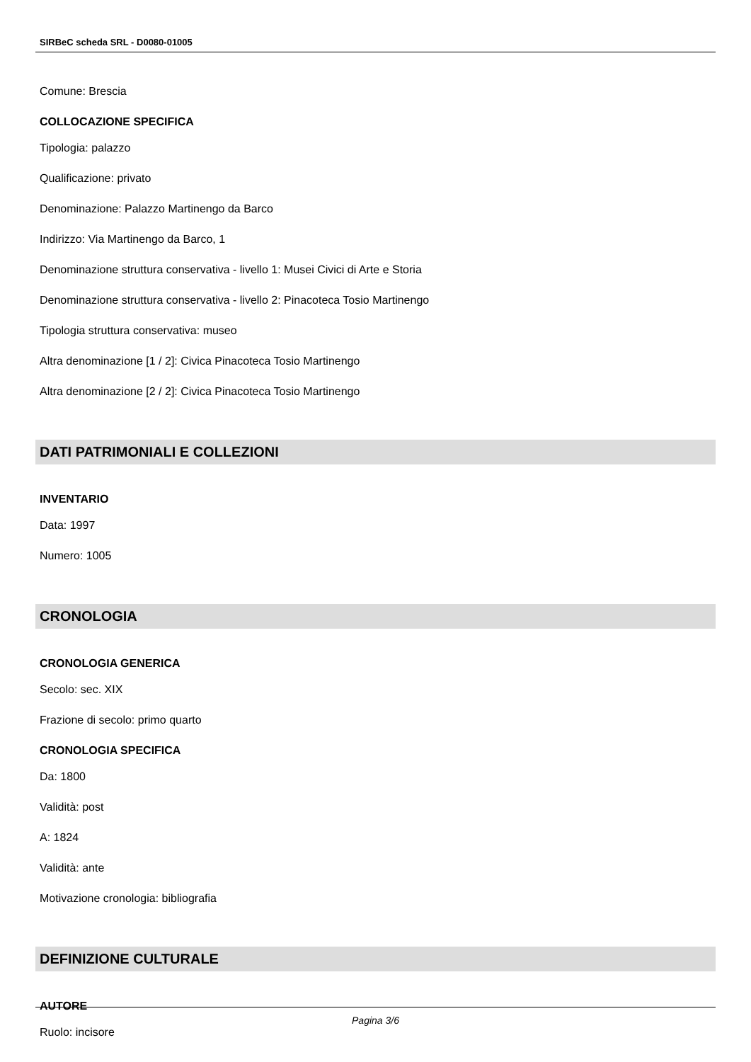SIRBeC scheda SRL - D0080-01005
Comune: Brescia
COLLOCAZIONE SPECIFICA
Tipologia: palazzo
Qualificazione: privato
Denominazione: Palazzo Martinengo da Barco
Indirizzo: Via Martinengo da Barco, 1
Denominazione struttura conservativa - livello 1: Musei Civici di Arte e Storia
Denominazione struttura conservativa - livello 2: Pinacoteca Tosio Martinengo
Tipologia struttura conservativa: museo
Altra denominazione [1 / 2]: Civica Pinacoteca Tosio Martinengo
Altra denominazione [2 / 2]: Civica Pinacoteca Tosio Martinengo
DATI PATRIMONIALI E COLLEZIONI
INVENTARIO
Data: 1997
Numero: 1005
CRONOLOGIA
CRONOLOGIA GENERICA
Secolo: sec. XIX
Frazione di secolo: primo quarto
CRONOLOGIA SPECIFICA
Da: 1800
Validità: post
A: 1824
Validità: ante
Motivazione cronologia: bibliografia
DEFINIZIONE CULTURALE
AUTORE
Ruolo: incisore
Pagina 3/6